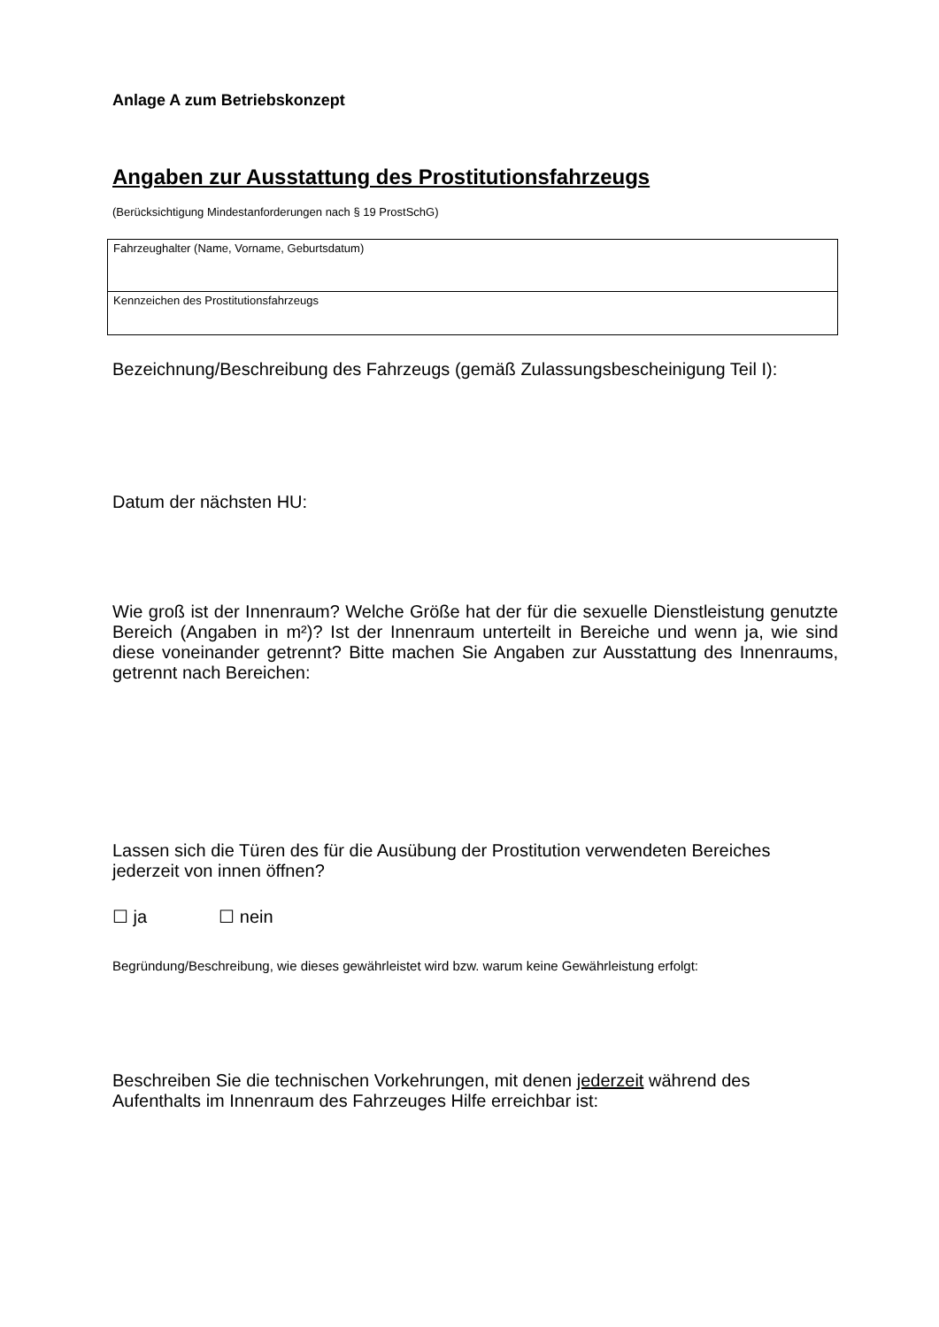Anlage A zum Betriebskonzept
Angaben zur Ausstattung des Prostitutionsfahrzeugs
(Berücksichtigung Mindestanforderungen nach § 19 ProstSchG)
| Fahrzeughalter (Name, Vorname, Geburtsdatum) |
| Kennzeichen des Prostitutionsfahrzeugs |
Bezeichnung/Beschreibung des Fahrzeugs (gemäß Zulassungsbescheinigung Teil I):
Datum der nächsten HU:
Wie groß ist der Innenraum? Welche Größe hat der für die sexuelle Dienstleistung genutzte Bereich (Angaben in m²)? Ist der Innenraum unterteilt in Bereiche und wenn ja, wie sind diese voneinander getrennt? Bitte machen Sie Angaben zur Ausstattung des Innenraums, getrennt nach Bereichen:
Lassen sich die Türen des für die Ausübung der Prostitution verwendeten Bereiches jederzeit von innen öffnen?
☐ ja ☐ nein
Begründung/Beschreibung, wie dieses gewährleistet wird bzw. warum keine Gewährleistung erfolgt:
Beschreiben Sie die technischen Vorkehrungen, mit denen jederzeit während des Aufenthalts im Innenraum des Fahrzeuges Hilfe erreichbar ist: